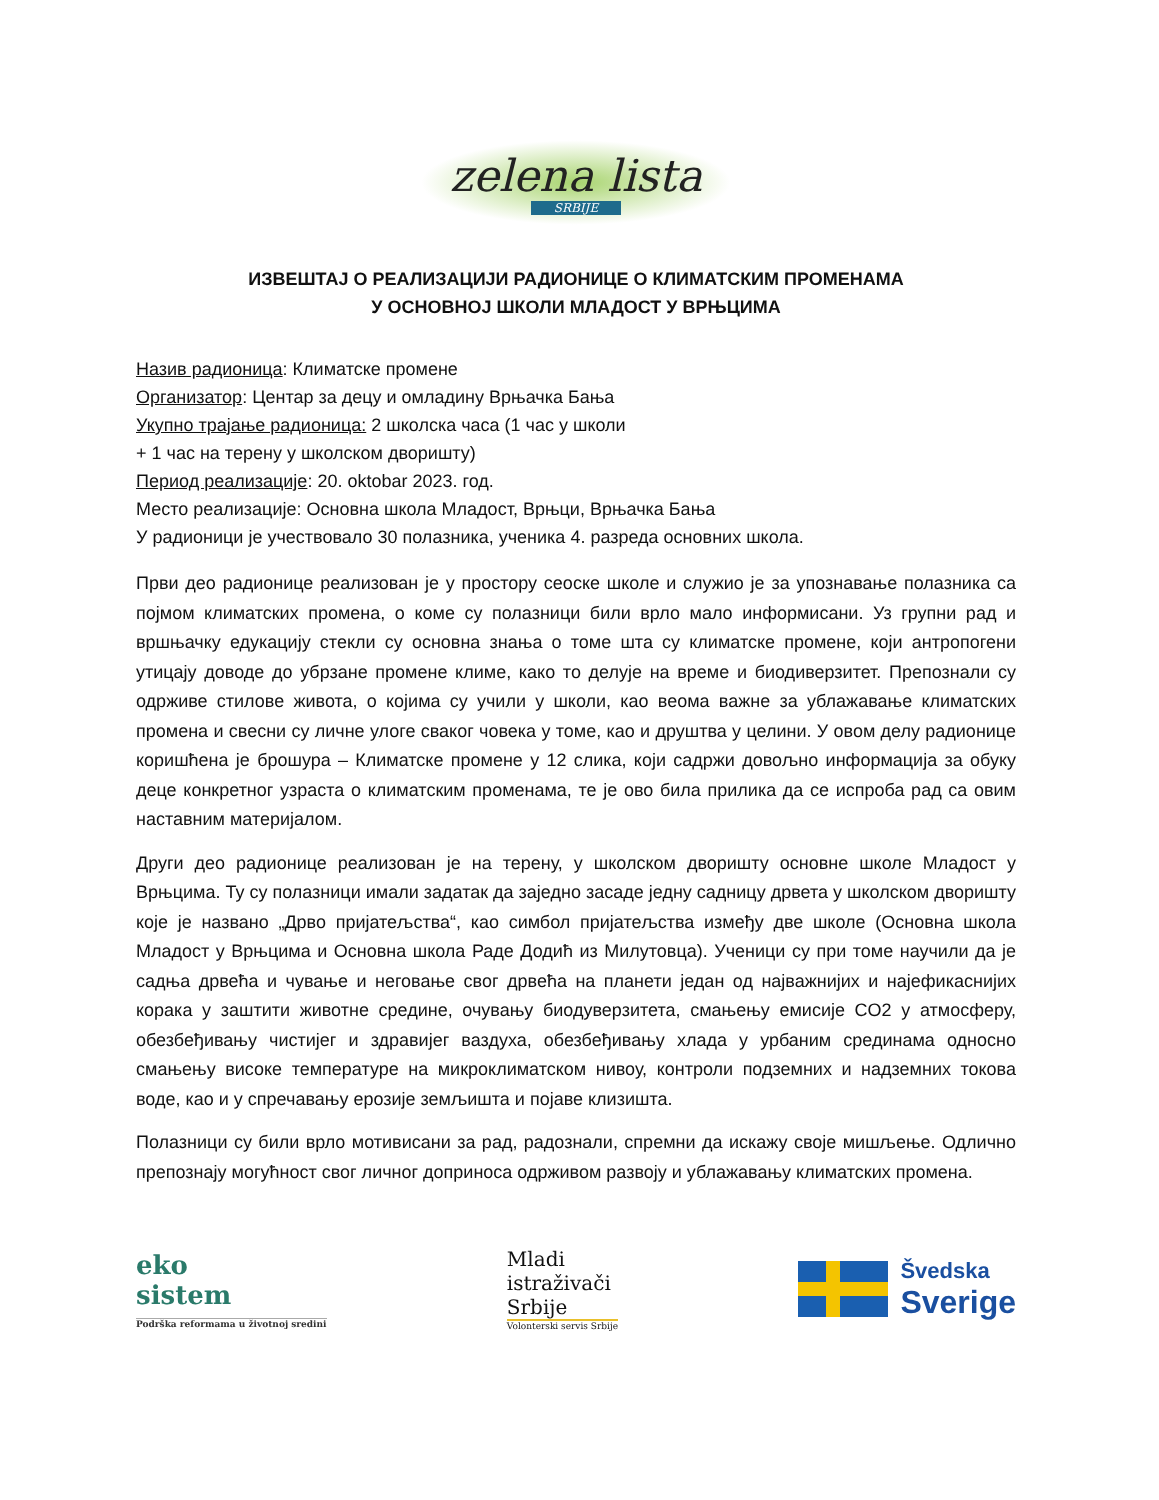zelena lista SRBIJE
ИЗВЕШТАЈ О РЕАЛИЗАЦИЈИ РАДИОНИЦЕ О КЛИМАТСКИМ ПРОМЕНАМА
У ОСНОВНОЈ ШКОЛИ МЛАДОСТ У ВРЊЦИМА
Назив радионица: Климатске промене
Организатор: Центар за децу и омладину Врњачка Бања
Укупно трајање радионица: 2 школска часа (1 час у школи
+ 1 час на терену у школском дворишту)
Период реализације: 20. oktobar 2023. год.
Место реализације: Основна школа Младост, Врњци, Врњачка Бања
У радионици је учествовало 30 полазника, ученика 4. разреда основних школа.
Први део радионице реализован је у простору сеоске школе и служио је за упознавање полазника са појмом климатских промена, о коме су полазници били врло мало информисани. Уз групни рад и вршњачку едукацију стекли су основна знања о томе шта су климатске промене, који антропогени утицају доводе до убрзане промене климе, како то делује на време и биодиверзитет. Препознали су одрживе стилове живота, о којима су учили у школи, као веома важне за ублажавање климатских промена и свесни су личне улоге сваког човека у томе, као и друштва у целини. У овом делу радионице коришћена је брошура – Климатске промене у 12 слика, који садржи довољно информација за обуку деце конкретног узраста о климатским променама, те је ово била прилика да се испроба рад са овим наставним материјалом.
Други део радионице реализован је на терену, у школском дворишту основне школе Младост у Врњцима. Ту су полазници имали задатак да заједно засаде једну садницу дрвета у школском дворишту које је названо „Дрво пријатељства“, као симбол пријатељства између две школе (Основна школа Младост у Врњцима и Основна школа Раде Додић из Милутовца). Ученици су при томе научили да је садња дрвећа и чување и неговање свог дрвећа на планети један од најважнијих и најефикаснијих корака у заштити животне средине, очувању биодуверзитета, смањењу емисије CO2 у атмосферу, обезбеђивању чистијег и здравијег ваздуха, обезбеђивању хлада у урбаним срединама односно смањењу високе температуре на микроклиматском нивоу, контроли подземних и надземних токова воде, као и у спречавању ерозије земљишта и појаве клизишта.
Полазници су били врло мотивисани за рад, радознали, спремни да искажу своје мишљење. Одлично препознају могућност свог личног доприноса одрживом развоју и ублажавању климатских промена.
eko
sistem
Podrška reformama u životnoj sredini
Mladi
istraživači
Srbije
Volonterski servis Srbije
Švedska
Sverige